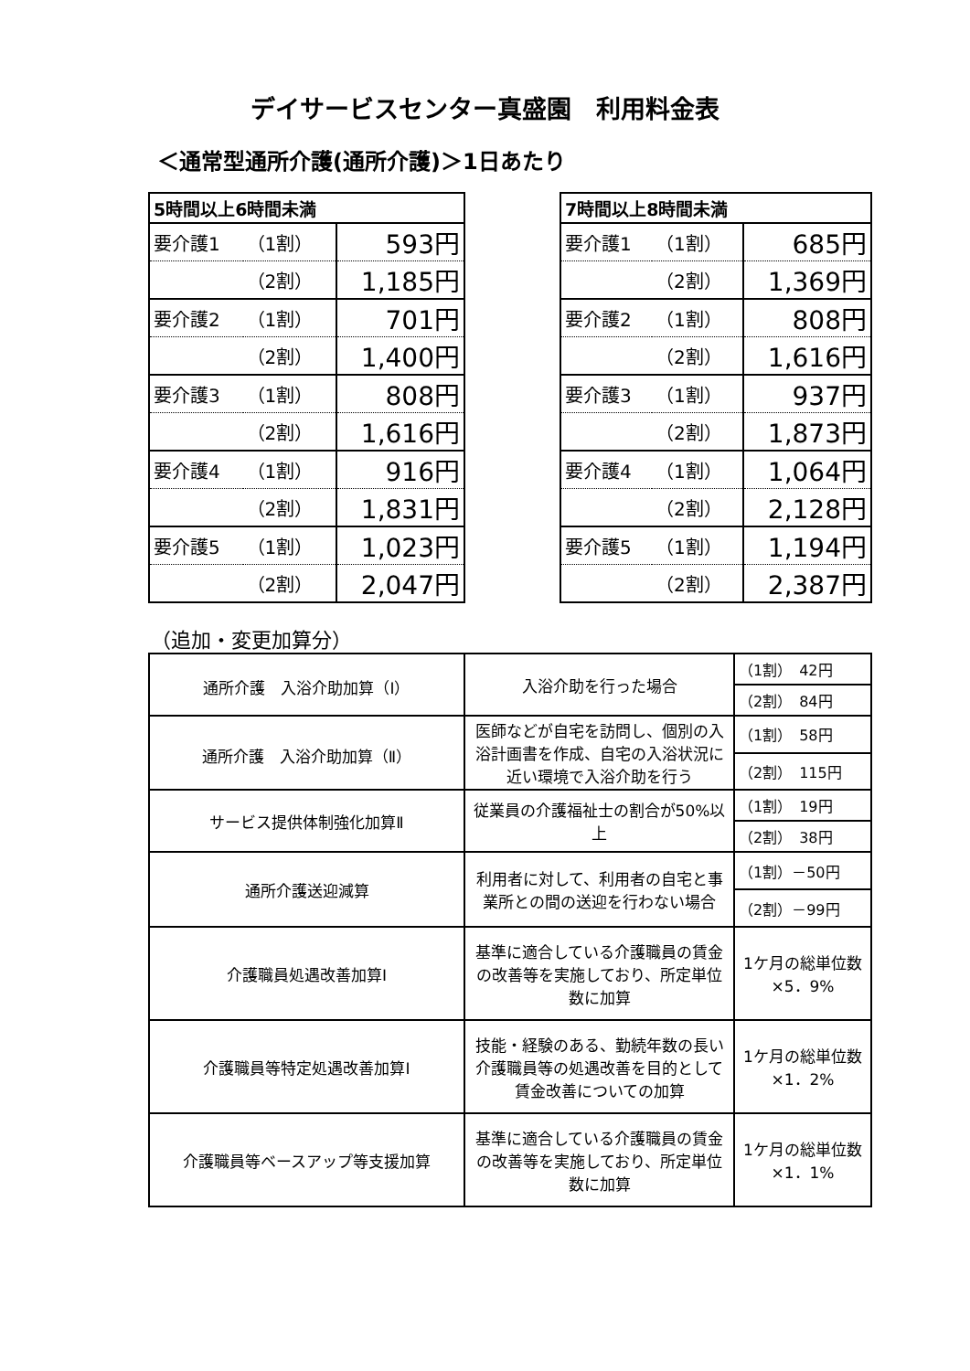デイサービスセンター真盛園　利用料金表
＜通常型通所介護(通所介護)＞1日あたり
| 5時間以上6時間未満 | | |
| --- | --- | --- |
| 要介護1 | （1割） | 593円 |
| | （2割） | 1,185円 |
| 要介護2 | （1割） | 701円 |
| | （2割） | 1,400円 |
| 要介護3 | （1割） | 808円 |
| | （2割） | 1,616円 |
| 要介護4 | （1割） | 916円 |
| | （2割） | 1,831円 |
| 要介護5 | （1割） | 1,023円 |
| | （2割） | 2,047円 |
| 7時間以上8時間未満 | | |
| --- | --- | --- |
| 要介護1 | （1割） | 685円 |
| | （2割） | 1,369円 |
| 要介護2 | （1割） | 808円 |
| | （2割） | 1,616円 |
| 要介護3 | （1割） | 937円 |
| | （2割） | 1,873円 |
| 要介護4 | （1割） | 1,064円 |
| | （2割） | 2,128円 |
| 要介護5 | （1割） | 1,194円 |
| | （2割） | 2,387円 |
（追加・変更加算分）
| 通所介護 入浴介助加算（Ⅰ） | 入浴介助を行った場合 | （1割） 42円 |
| | | （2割） 84円 |
| 通所介護 入浴介助加算（Ⅱ） | 医師などが自宅を訪問し、個別の入浴計画書を作成、自宅の入浴状況に近い環境で入浴介助を行う | （1割） 58円 |
| | | （2割） 115円 |
| サービス提供体制強化加算Ⅱ | 従業員の介護福祉士の割合が50%以上 | （1割） 19円 |
| | | （2割） 38円 |
| 通所介護送迎減算 | 利用者に対して、利用者の自宅と事業所との間の送迎を行わない場合 | （1割）－50円 |
| | | （2割）－99円 |
| 介護職員処遇改善加算Ⅰ | 基準に適合している介護職員の賃金の改善等を実施しており、所定単位数に加算 | 1ケ月の総単位数×5．9% |
| 介護職員等特定処遇改善加算Ⅰ | 技能・経験のある、勤続年数の長い介護職員等の処遇改善を目的として賃金改善についての加算 | 1ケ月の総単位数×1．2% |
| 介護職員等ベースアップ等支援加算 | 基準に適合している介護職員の賃金の改善等を実施しており、所定単位数に加算 | 1ケ月の総単位数×1．1% |